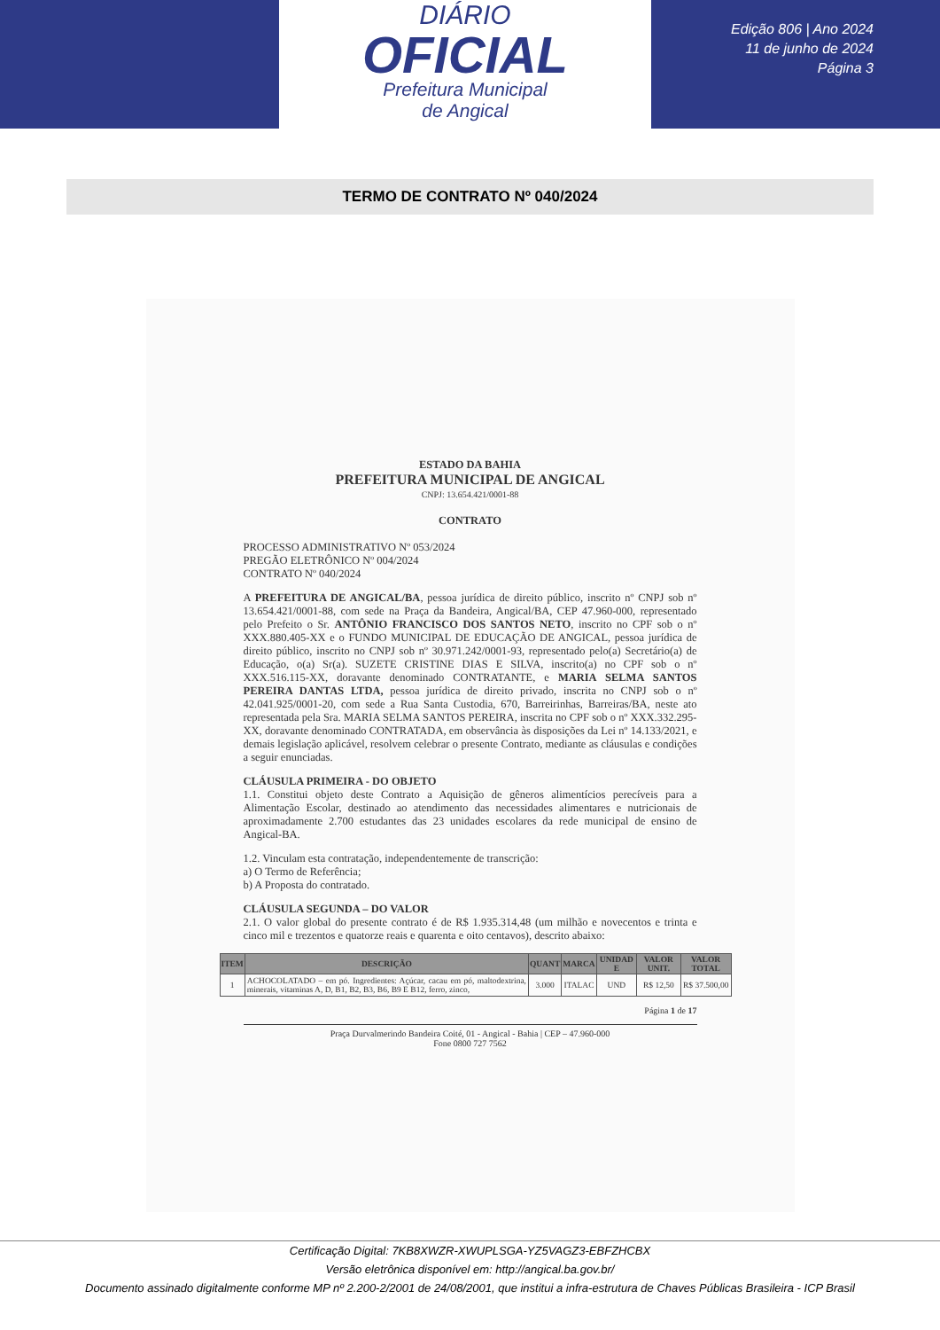DIÁRIO
OFICIAL
Prefeitura Municipal
de Angical
Edição 806 | Ano 2024
11 de junho de 2024
Página 3
TERMO DE CONTRATO Nº 040/2024
ESTADO DA BAHIA
PREFEITURA MUNICIPAL DE ANGICAL
CNPJ: 13.654.421/0001-88
CONTRATO
PROCESSO ADMINISTRATIVO Nº 053/2024
PREGÃO ELETRÔNICO Nº 004/2024
CONTRATO Nº 040/2024
A PREFEITURA DE ANGICAL/BA, pessoa jurídica de direito público, inscrito nº CNPJ sob nº 13.654.421/0001-88, com sede na Praça da Bandeira, Angical/BA, CEP 47.960-000, representado pelo Prefeito o Sr. ANTÔNIO FRANCISCO DOS SANTOS NETO, inscrito no CPF sob o nº XXX.880.405-XX e o FUNDO MUNICIPAL DE EDUCAÇÃO DE ANGICAL, pessoa jurídica de direito público, inscrito no CNPJ sob nº 30.971.242/0001-93, representado pelo(a) Secretário(a) de Educação, o(a) Sr(a). SUZETE CRISTINE DIAS E SILVA, inscrito(a) no CPF sob o nº XXX.516.115-XX, doravante denominado CONTRATANTE, e MARIA SELMA SANTOS PEREIRA DANTAS LTDA, pessoa jurídica de direito privado, inscrita no CNPJ sob o nº 42.041.925/0001-20, com sede a Rua Santa Custodia, 670, Barreirinhas, Barreiras/BA, neste ato representada pela Sra. MARIA SELMA SANTOS PEREIRA, inscrita no CPF sob o nº XXX.332.295-XX, doravante denominado CONTRATADA, em observância às disposições da Lei nº 14.133/2021, e demais legislação aplicável, resolvem celebrar o presente Contrato, mediante as cláusulas e condições a seguir enunciadas.
CLÁUSULA PRIMEIRA - DO OBJETO
1.1. Constitui objeto deste Contrato a Aquisição de gêneros alimentícios perecíveis para a Alimentação Escolar, destinado ao atendimento das necessidades alimentares e nutricionais de aproximadamente 2.700 estudantes das 23 unidades escolares da rede municipal de ensino de Angical-BA.
1.2. Vinculam esta contratação, independentemente de transcrição:
a) O Termo de Referência;
b) A Proposta do contratado.
CLÁUSULA SEGUNDA – DO VALOR
2.1. O valor global do presente contrato é de R$ 1.935.314,48 (um milhão e novecentos e trinta e cinco mil e trezentos e quatorze reais e quarenta e oito centavos), descrito abaixo:
| ITEM | DESCRIÇÃO | QUANT | MARCA | UNIDAD E | VALOR UNIT. | VALOR TOTAL |
| --- | --- | --- | --- | --- | --- | --- |
| 1 | ACHOCOLATADO – em pó. Ingredientes: Açúcar, cacau em pó, maltodextrina, minerais, vitaminas A, D, B1, B2, B3, B6, B9 E B12, ferro, zinco, | 3.000 | ITALAC | UND | R$ 12,50 | R$ 37.500,00 |
Página 1 de 17
Praça Durvalmerindo Bandeira Coité, 01 - Angical - Bahia | CEP – 47.960-000
Fone 0800 727 7562
Certificação Digital: 7KB8XWZR-XWUPLSGA-YZ5VAGZ3-EBFZHCBX
Versão eletrônica disponível em: http://angical.ba.gov.br/
Documento assinado digitalmente conforme MP nº 2.200-2/2001 de 24/08/2001, que institui a infra-estrutura de Chaves Públicas Brasileira - ICP Brasil